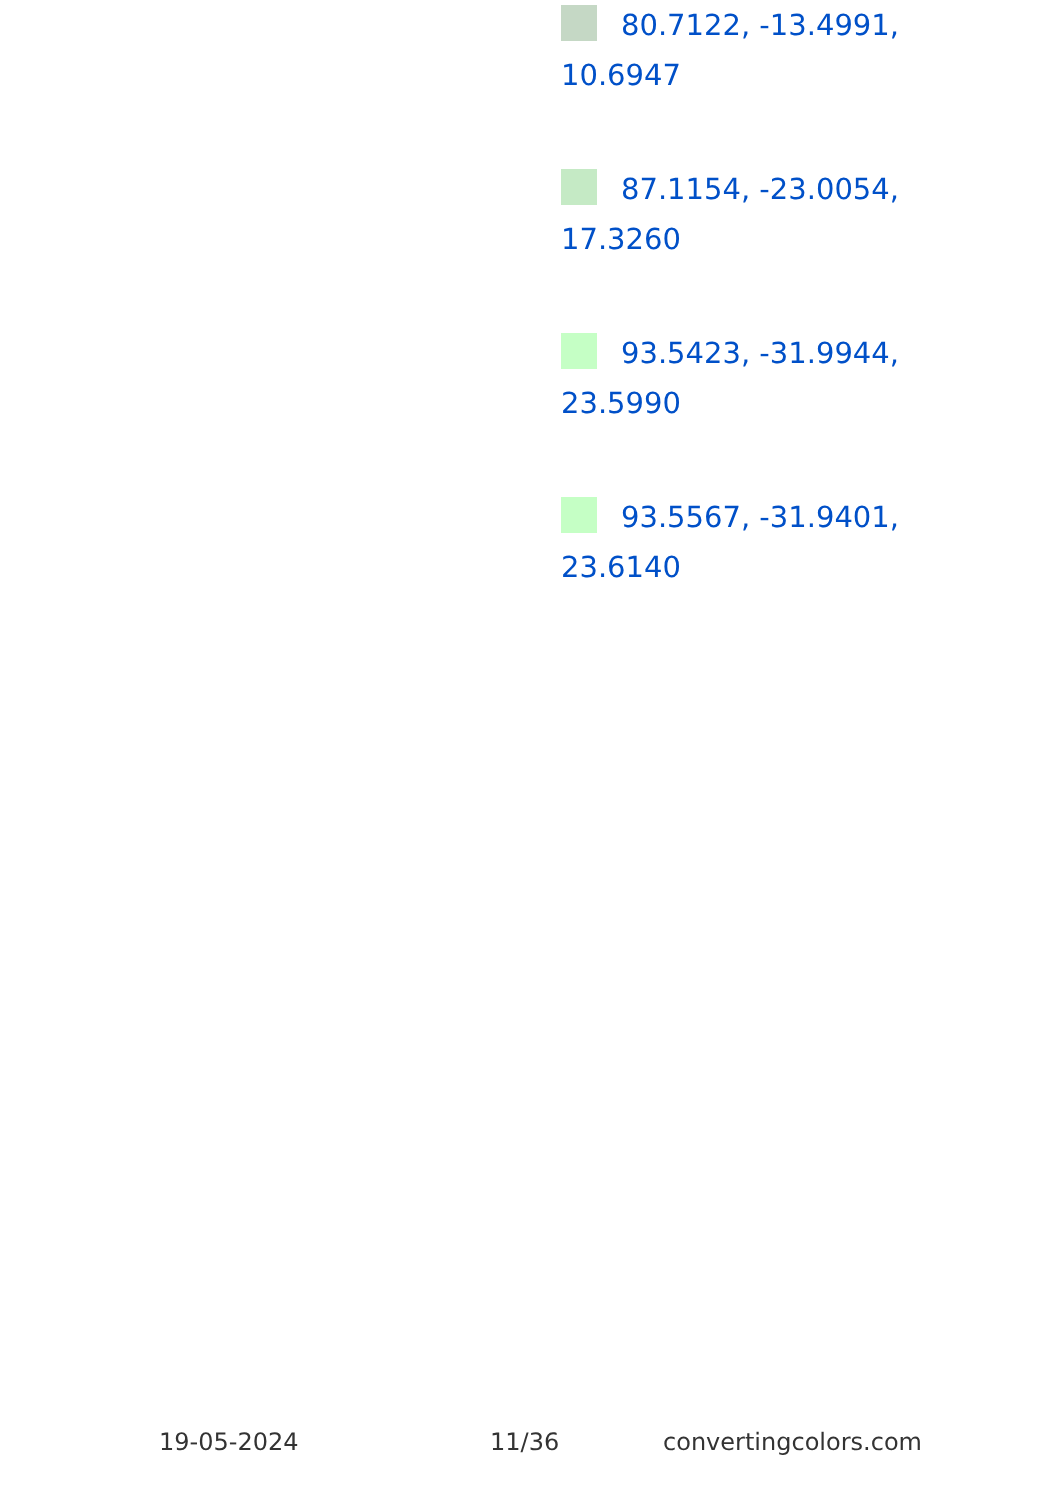80.7122, -13.4991, 10.6947
87.1154, -23.0054, 17.3260
93.5423, -31.9944, 23.5990
93.5567, -31.9401, 23.6140
19-05-2024 11/36 convertingcolors.com